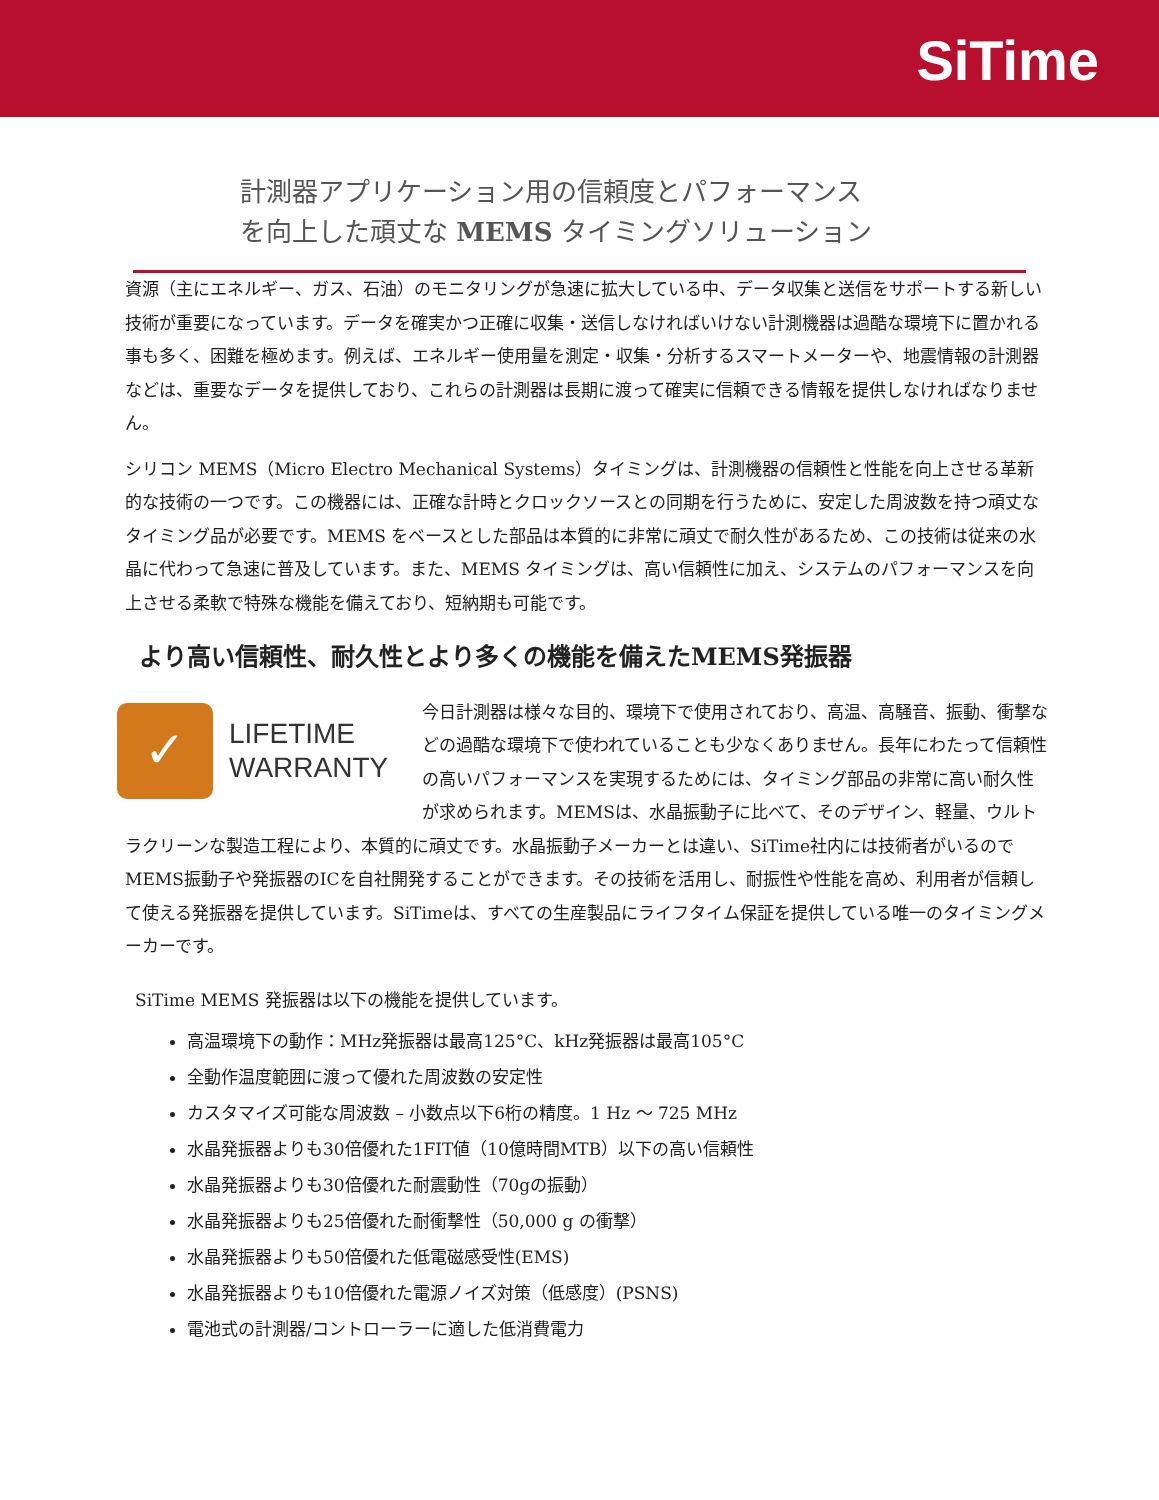SiTime
計測器アプリケーション用の信頼度とパフォーマンス
を向上した頑丈な MEMS タイミングソリューション
資源（主にエネルギー、ガス、石油）のモニタリングが急速に拡大している中、データ収集と送信をサポートする新しい技術が重要になっています。データを確実かつ正確に収集・送信しなければいけない計測機器は過酷な環境下に置かれる事も多く、困難を極めます。例えば、エネルギー使用量を測定・収集・分析するスマートメーターや、地震情報の計測器などは、重要なデータを提供しており、これらの計測器は長期に渡って確実に信頼できる情報を提供しなければなりません。
シリコン MEMS（Micro Electro Mechanical Systems）タイミングは、計測機器の信頼性と性能を向上させる革新的な技術の一つです。この機器には、正確な計時とクロックソースとの同期を行うために、安定した周波数を持つ頑丈なタイミング品が必要です。MEMS をベースとした部品は本質的に非常に頑丈で耐久性があるため、この技術は従来の水晶に代わって急速に普及しています。また、MEMS タイミングは、高い信頼性に加え、システムのパフォーマンスを向上させる柔軟で特殊な機能を備えており、短納期も可能です。
より高い信頼性、耐久性とより多くの機能を備えたMEMS発振器
✓
LIFETIME
WARRANTY
今日計測器は様々な目的、環境下で使用されており、高温、高騒音、振動、衝撃などの過酷な環境下で使われていることも少なくありません。長年にわたって信頼性の高いパフォーマンスを実現するためには、タイミング部品の非常に高い耐久性が求められます。MEMSは、水晶振動子に比べて、そのデザイン、軽量、ウルトラクリーンな製造工程により、本質的に頑丈です。水晶振動子メーカーとは違い、SiTime社内には技術者がいるのでMEMS振動子や発振器のICを自社開発することができます。その技術を活用し、耐振性や性能を高め、利用者が信頼して使える発振器を提供しています。SiTimeは、すべての生産製品にライフタイム保証を提供している唯一のタイミングメーカーです。
SiTime MEMS 発振器は以下の機能を提供しています。
高温環境下の動作：MHz発振器は最高125°C、kHz発振器は最高105°C
全動作温度範囲に渡って優れた周波数の安定性
カスタマイズ可能な周波数 – 小数点以下6桁の精度。1 Hz 〜 725 MHz
水晶発振器よりも30倍優れた1FIT値（10億時間MTB）以下の高い信頼性
水晶発振器よりも30倍優れた耐震動性（70gの振動）
水晶発振器よりも25倍優れた耐衝撃性（50,000 g の衝撃）
水晶発振器よりも50倍優れた低電磁感受性(EMS)
水晶発振器よりも10倍優れた電源ノイズ対策（低感度）(PSNS)
電池式の計測器/コントローラーに適した低消費電力